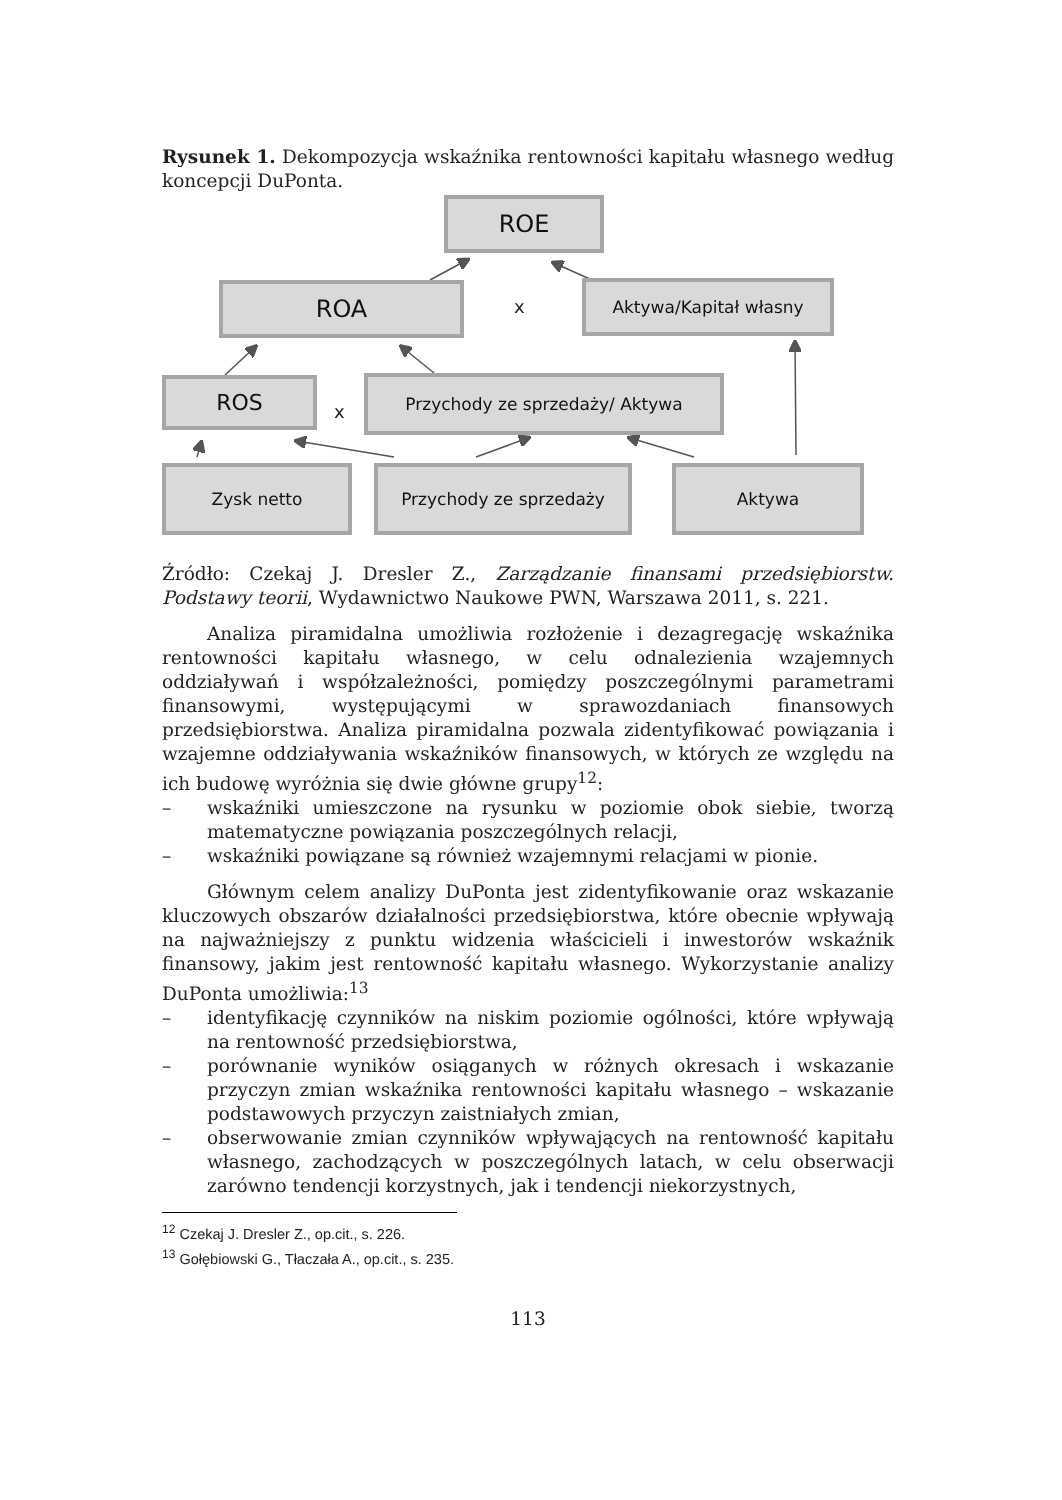Rysunek 1. Dekompozycja wskaźnika rentowności kapitału własnego według koncepcji DuPonta.
ROE
ROA x
Aktywa/Kapitał własny
ROS
x
Przychody ze sprzedaży/ Aktywa
Zysk netto Przychody ze sprzedaży Aktywa
Źródło: Czekaj J. Dresler Z., Zarządzanie finansami przedsiębiorstw. Podstawy teorii, Wydawnictwo Naukowe PWN, Warszawa 2011, s. 221.
Analiza piramidalna umożliwia rozłożenie i dezagregację wskaźnika rentowności kapitału własnego, w celu odnalezienia wzajemnych oddziaływań i współzależności, pomiędzy poszczególnymi parametrami finansowymi, występującymi w sprawozdaniach finansowych przedsiębiorstwa. Analiza piramidalna pozwala zidentyfikować powiązania i wzajemne oddziaływania wskaźników finansowych, w których ze względu na ich budowę wyróżnia się dwie główne grupy<sup>12</sup>:
– wskaźniki umieszczone na rysunku w poziomie obok siebie, tworzą matematyczne powiązania poszczególnych relacji,
– wskaźniki powiązane są również wzajemnymi relacjami w pionie.
Głównym celem analizy DuPonta jest zidentyfikowanie oraz wskazanie kluczowych obszarów działalności przedsiębiorstwa, które obecnie wpływają na najważniejszy z punktu widzenia właścicieli i inwestorów wskaźnik finansowy, jakim jest rentowność kapitału własnego. Wykorzystanie analizy DuPonta umożliwia:<sup>13</sup>
– identyfikację czynników na niskim poziomie ogólności, które wpływają na rentowność przedsiębiorstwa,
– porównanie wyników osiąganych w różnych okresach i wskazanie przyczyn zmian wskaźnika rentowności kapitału własnego – wskazanie podstawowych przyczyn zaistniałych zmian,
– obserwowanie zmian czynników wpływających na rentowność kapitału własnego, zachodzących w poszczególnych latach, w celu obserwacji zarówno tendencji korzystnych, jak i tendencji niekorzystnych,
<sup>12</sup> Czekaj J. Dresler Z., op.cit., s. 226.
<sup>13</sup> Gołębiowski G., Tłaczała A., op.cit., s. 235.
113